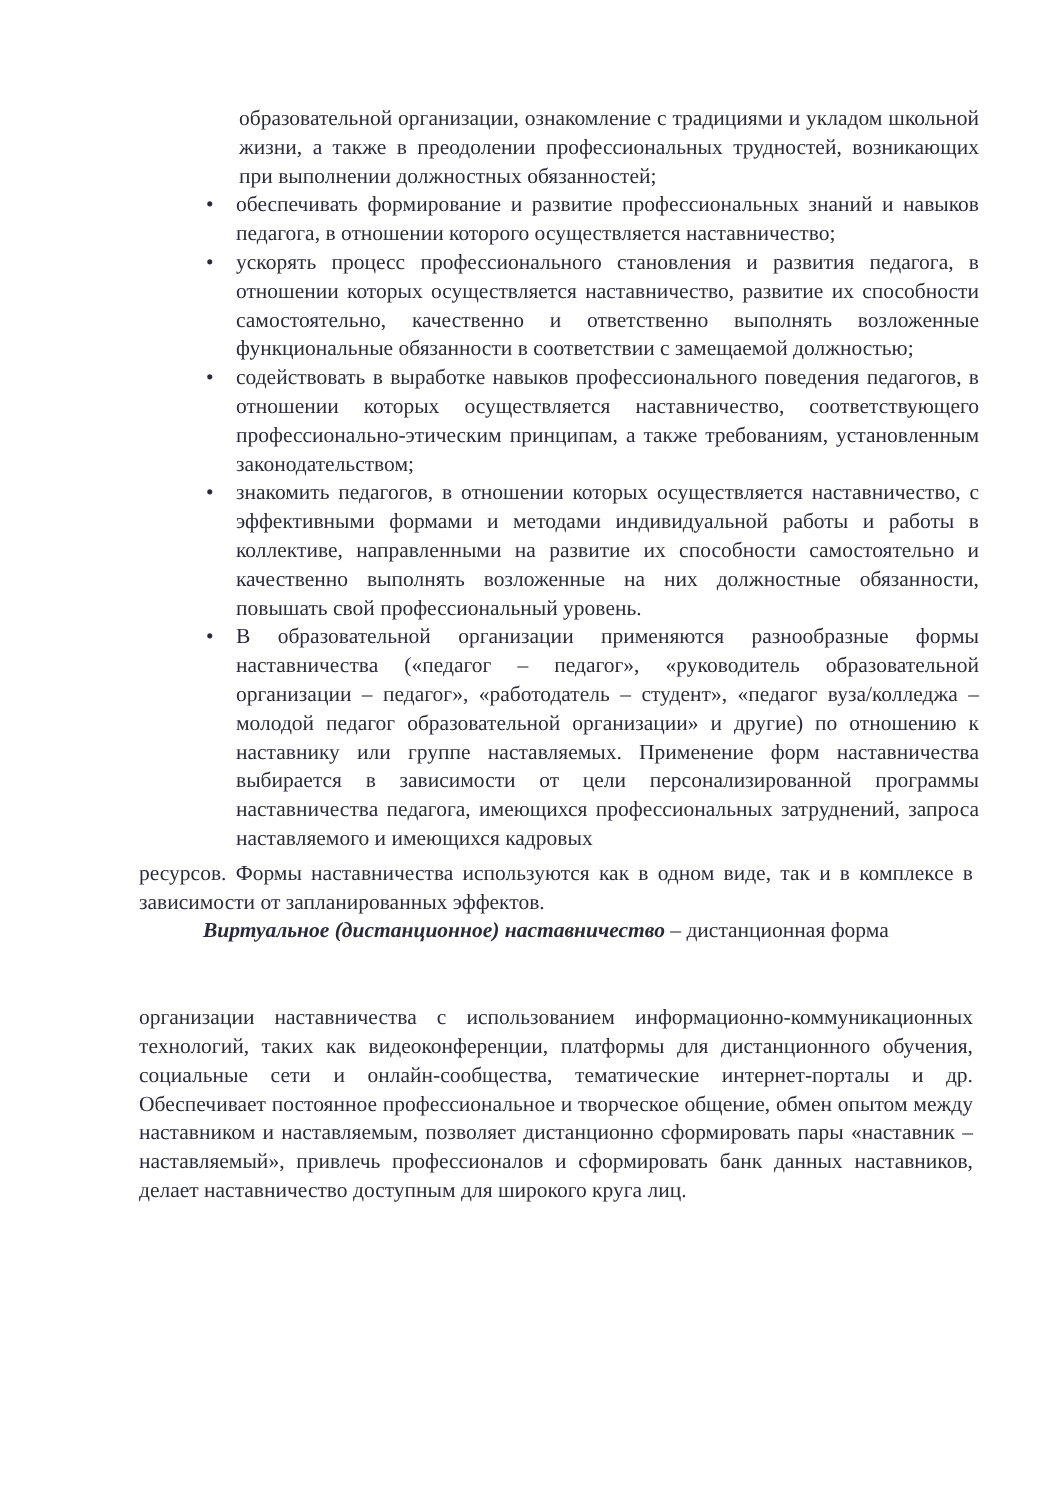образовательной организации, ознакомление с традициями и укладом школьной жизни, а также в преодолении профессиональных трудностей, возникающих при выполнении должностных обязанностей;
• обеспечивать формирование и развитие профессиональных знаний и навыков педагога, в отношении которого осуществляется наставничество;
• ускорять процесс профессионального становления и развития педагога, в отношении которых осуществляется наставничество, развитие их способности самостоятельно, качественно и ответственно выполнять возложенные функциональные обязанности в соответствии с замещаемой должностью;
• содействовать в выработке навыков профессионального поведения педагогов, в отношении которых осуществляется наставничество, соответствующего профессионально-этическим принципам, а также требованиям, установленным законодательством;
• знакомить педагогов, в отношении которых осуществляется наставничество, с эффективными формами и методами индивидуальной работы и работы в коллективе, направленными на развитие их способности самостоятельно и качественно выполнять возложенные на них должностные обязанности, повышать свой профессиональный уровень.
• В образовательной организации применяются разнообразные формы наставничества («педагог – педагог», «руководитель образовательной организации – педагог», «работодатель – студент», «педагог вуза/колледжа – молодой педагог образовательной организации» и другие) по отношению к наставнику или группе наставляемых. Применение форм наставничества выбирается в зависимости от цели персонализированной программы наставничества педагога, имеющихся профессиональных затруднений, запроса наставляемого и имеющихся кадровых
ресурсов. Формы наставничества используются как в одном виде, так и в комплексе в зависимости от запланированных эффектов.
Виртуальное (дистанционное) наставничество – дистанционная форма
организации наставничества с использованием информационно-коммуникационных технологий, таких как видеоконференции, платформы для дистанционного обучения, социальные сети и онлайн-сообщества, тематические интернет-порталы и др. Обеспечивает постоянное профессиональное и творческое общение, обмен опытом между наставником и наставляемым, позволяет дистанционно сформировать пары «наставник – наставляемый», привлечь профессионалов и сформировать банк данных наставников, делает наставничество доступным для широкого круга лиц.